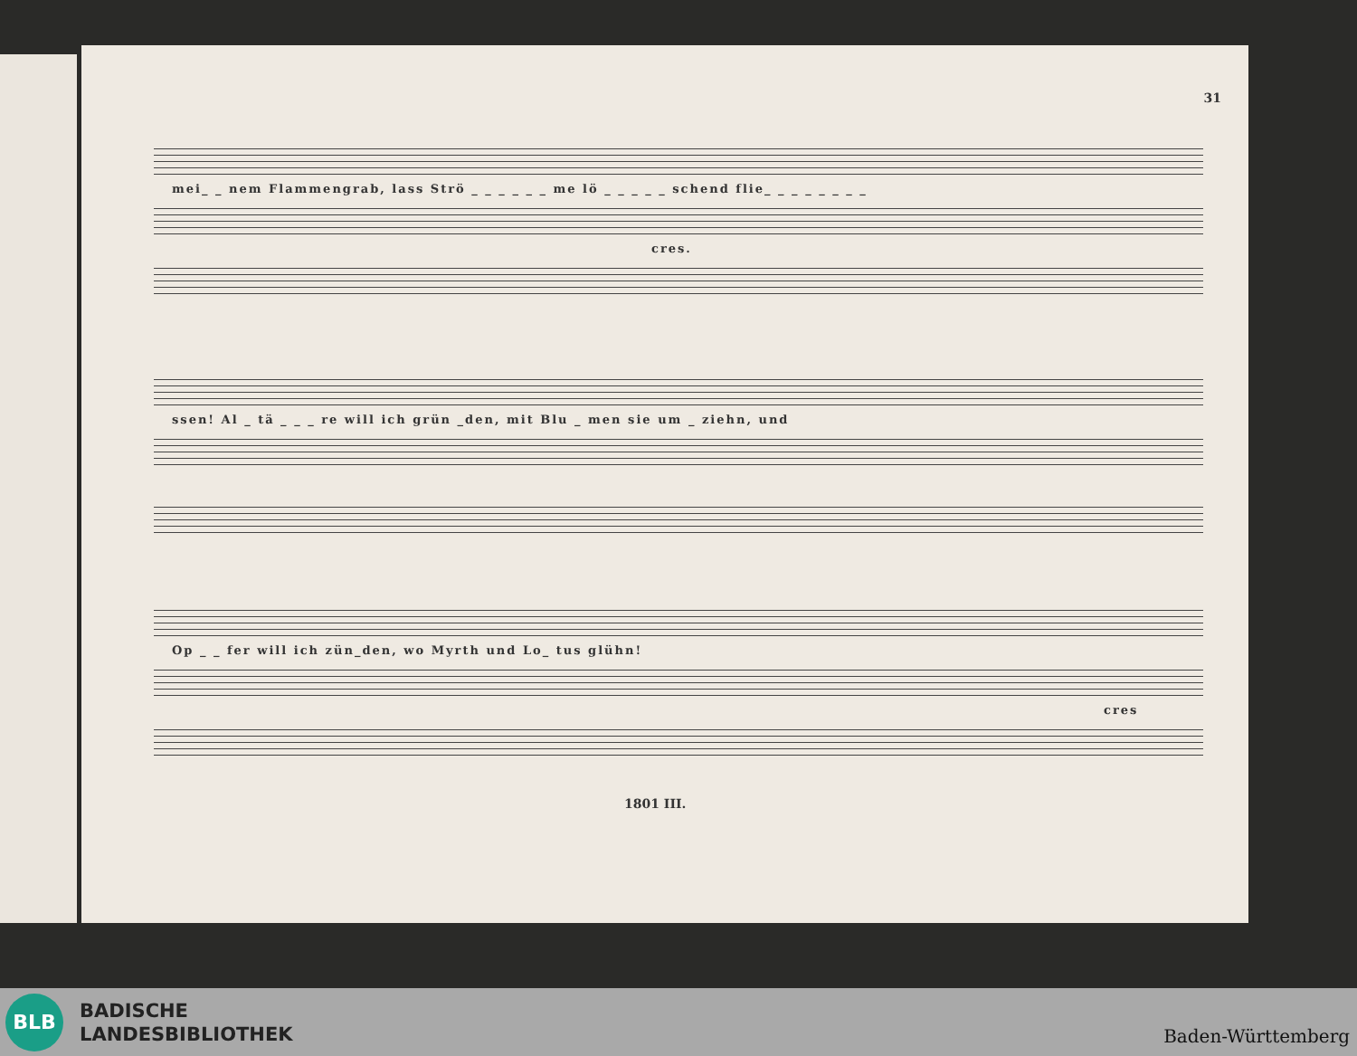31
mei_ _ nem Flammengrab, lass Strö _ _ _ _ _ _ me lö _ _ _ _ _ schend flie_ _ _ _ _ _ _ _
cres.
ssen! Al _ tä _ _ _ re will ich grün _den, mit Blu _ men sie um _ ziehn, und
Op _ _ fer will ich zün_den, wo Myrth und Lo_ tus glühn!
cres
1801 III.
BLB
BADISCHE
LANDESBIBLIOTHEK
Baden-Württemberg